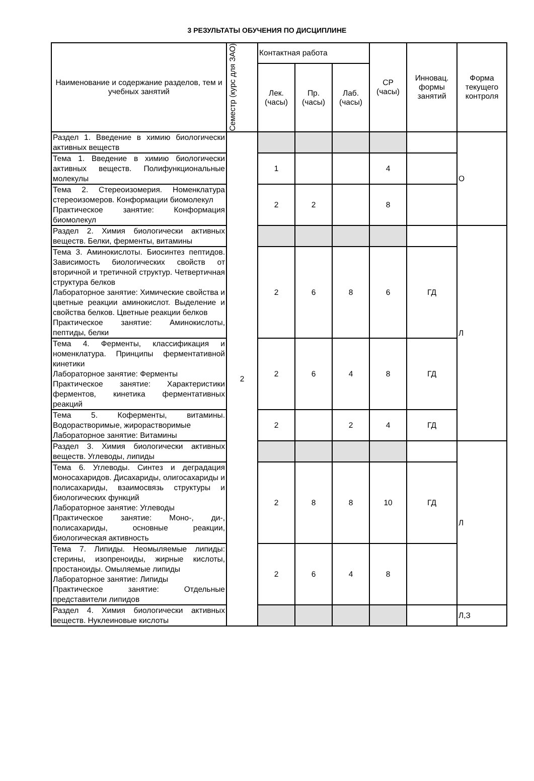3 РЕЗУЛЬТАТЫ ОБУЧЕНИЯ ПО ДИСЦИПЛИНЕ
| Наименование и содержание разделов, тем и учебных занятий | Семестр (курс для ЗАО) | Контактная работа | | | СР (часы) | Инновац. формы занятий | Форма текущего контроля |
| --- | --- | --- | --- | --- | --- | --- | --- |
| | | Лек. (часы) | Пр. (часы) | Лаб. (часы) | | | |
| Раздел 1. Введение в химию биологически активных веществ | 2 | | | | | | О |
| Тема 1. Введение в химию биологически активных веществ. Полифункциональные молекулы | | 1 | | | 4 | | |
| Тема 2. Стереоизомерия. Номенклатура стереоизомеров. Конформации биомолекул Практическое занятие: Конформация биомолекул | | 2 | 2 | | 8 | | |
| Раздел 2. Химия биологически активных веществ. Белки, ферменты, витамины | | | | | | | Л |
| Тема 3. Аминокислоты. Биосинтез пептидов. Зависимость биологических свойств от вторичной и третичной структур. Четвертичная структура белков Лабораторное занятие: Химические свойства и цветные реакции аминокислот. Выделение и свойства белков. Цветные реакции белков Практическое занятие: Аминокислоты, пептиды, белки | | 2 | 6 | 8 | 6 | ГД | |
| Тема 4. Ферменты, классификация и номенклатура. Принципы ферментативной кинетики Лабораторное занятие: Ферменты Практическое занятие: Характеристики ферментов, кинетика ферментативных реакций | | 2 | 6 | 4 | 8 | ГД | |
| Тема 5. Коферменты, витамины. Водорастворимые, жирорастворимые Лабораторное занятие: Витамины | | 2 | | 2 | 4 | ГД | |
| Раздел 3. Химия биологически активных веществ. Углеводы, липиды | | | | | | | Л |
| Тема 6. Углеводы. Синтез и деградация моносахаридов. Дисахариды, олигосахариды и полисахариды, взаимосвязь структуры и биологических функций Лабораторное занятие: Углеводы Практическое занятие: Моно-, ди-, полисахариды, основные реакции, биологическая активность | | 2 | 8 | 8 | 10 | ГД | |
| Тема 7. Липиды. Неомыляемые липиды: стерины, изопреноиды, жирные кислоты, простаноиды. Омыляемые липиды Лабораторное занятие: Липиды Практическое занятие: Отдельные представители липидов | | 2 | 6 | 4 | 8 | | |
| Раздел 4. Химия биологически активных веществ. Нуклеиновые кислоты | | | | | | | Л,З |